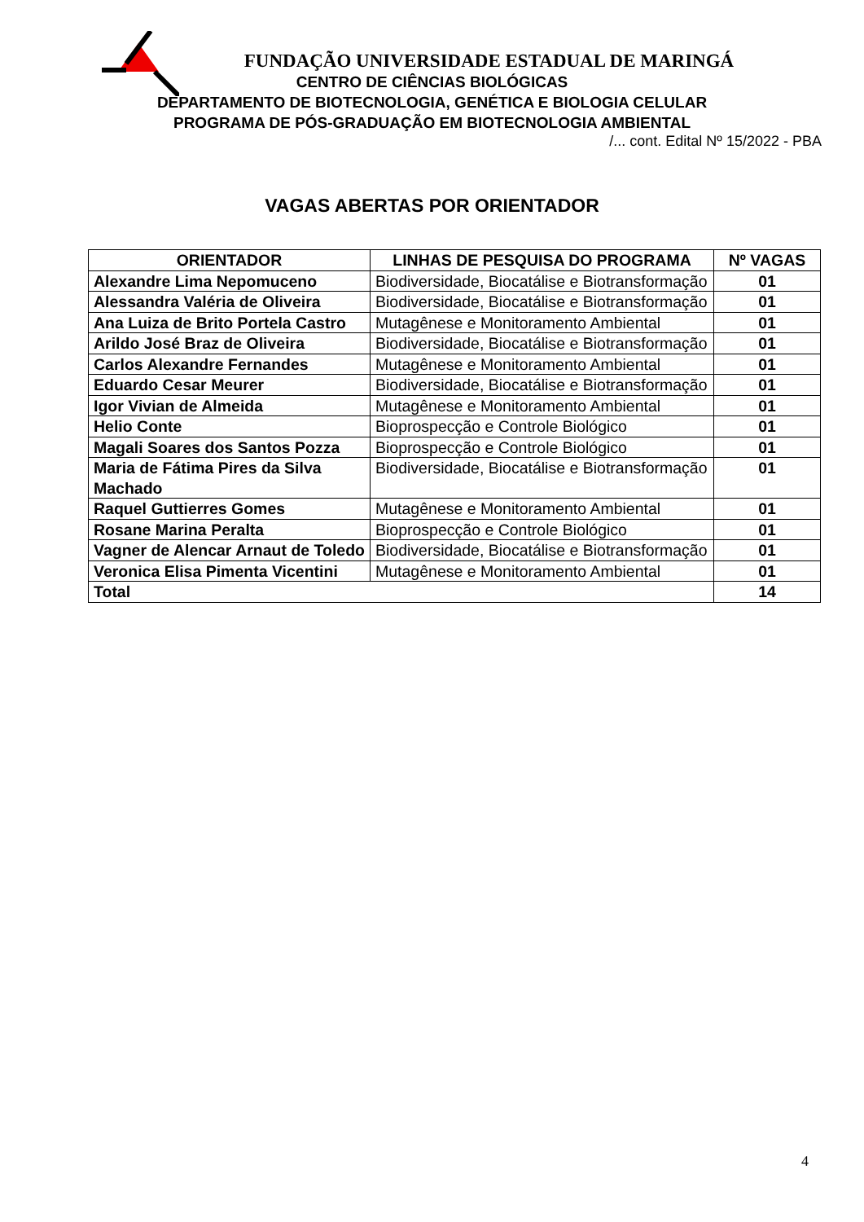FUNDAÇÃO UNIVERSIDADE ESTADUAL DE MARINGÁ
CENTRO DE CIÊNCIAS BIOLÓGICAS
DEPARTAMENTO DE BIOTECNOLOGIA, GENÉTICA E BIOLOGIA CELULAR
PROGRAMA DE PÓS-GRADUAÇÃO EM BIOTECNOLOGIA AMBIENTAL
/... cont. Edital Nº 15/2022 - PBA
VAGAS ABERTAS POR ORIENTADOR
| ORIENTADOR | LINHAS DE PESQUISA DO PROGRAMA | Nº VAGAS |
| --- | --- | --- |
| Alexandre Lima Nepomuceno | Biodiversidade, Biocatálise e Biotransformação | 01 |
| Alessandra Valéria de Oliveira | Biodiversidade, Biocatálise e Biotransformação | 01 |
| Ana Luiza de Brito Portela Castro | Mutagênese e Monitoramento Ambiental | 01 |
| Arildo José Braz de Oliveira | Biodiversidade, Biocatálise e Biotransformação | 01 |
| Carlos Alexandre Fernandes | Mutagênese e Monitoramento Ambiental | 01 |
| Eduardo Cesar Meurer | Biodiversidade, Biocatálise e Biotransformação | 01 |
| Igor Vivian de Almeida | Mutagênese e Monitoramento Ambiental | 01 |
| Helio Conte | Bioprospecção e Controle Biológico | 01 |
| Magali Soares dos Santos Pozza | Bioprospecção e Controle Biológico | 01 |
| Maria de Fátima Pires da Silva Machado | Biodiversidade, Biocatálise e Biotransformação | 01 |
| Raquel Guttierres Gomes | Mutagênese e Monitoramento Ambiental | 01 |
| Rosane Marina Peralta | Bioprospecção e Controle Biológico | 01 |
| Vagner de Alencar Arnaut de Toledo | Biodiversidade, Biocatálise e Biotransformação | 01 |
| Veronica Elisa Pimenta Vicentini | Mutagênese e Monitoramento Ambiental | 01 |
| Total | | 14 |
4